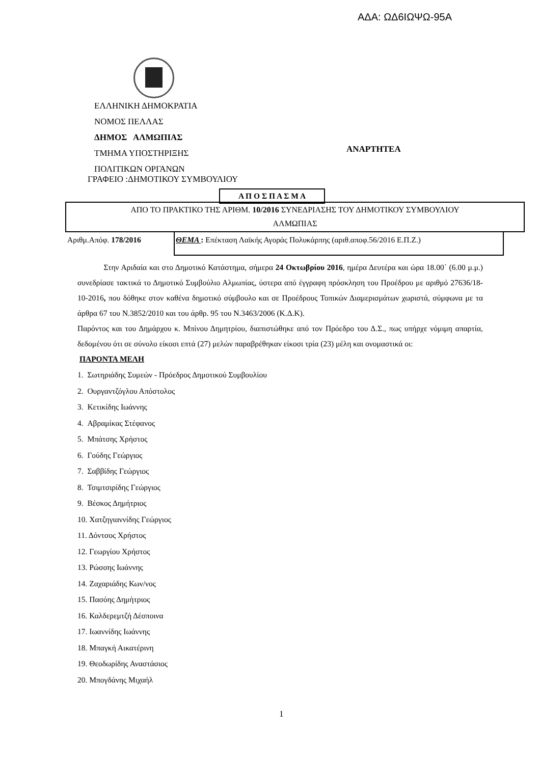ΑΔΑ: ΩΔ6ΙΩΨΩ-95Α
ΕΛΛΗΝΙΚΗ ΔΗΜΟΚΡΑΤΙΑ
ΝΟΜΟΣ ΠΕΛΛΑΣ
ΔΗΜΟΣ ΑΛΜΩΠΙΑΣ
ΤΜΗΜΑ ΥΠΟΣΤΗΡΙΞΗΣ
ΠΟΛΙΤΙΚΩΝ ΟΡΓΑΝΩΝ
ΑΝΑΡΤΗΤΕΑ
ΓΡΑΦΕΙΟ :ΔΗΜΟΤΙΚΟΥ ΣΥΜΒΟΥΛΙΟΥ
Α Π Ο Σ Π Α Σ Μ Α
ΑΠΟ ΤΟ ΠΡΑΚΤΙΚΟ ΤΗΣ ΑΡΙΘΜ. 10/2016 ΣΥΝΕΔΡΙΑΣΗΣ ΤΟΥ ΔΗΜΟΤΙΚΟΥ ΣΥΜΒΟΥΛΙΟΥ
ΑΛΜΩΠΙΑΣ
Αριθμ.Απόφ. 178/2016 ΘΕΜΑ : Επέκταση Λαϊκής Αγοράς Πολυκάρπης (αριθ.αποφ.56/2016 Ε.Π.Ζ.)
Στην Αριδαία και στο Δημοτικό Κατάστημα, σήμερα 24 Οκτωβρίου 2016, ημέρα Δευτέρα και ώρα 18.00΄ (6.00 μ.μ.) συνεδρίασε τακτικά το Δημοτικό Συμβούλιο Αλμωπίας, ύστερα από έγγραφη πρόσκληση του Προέδρου με αριθμό 27636/18-10-2016, που δόθηκε στον καθένα δημοτικό σύμβουλο και σε Προέδρους Τοπικών Διαμερισμάτων χωριστά, σύμφωνα με τα άρθρα 67 του Ν.3852/2010 και του άρθρ. 95 του Ν.3463/2006 (Κ.Δ.Κ).
Παρόντος και του Δημάρχου κ. Μπίνου Δημητρίου, διαπιστώθηκε από τον Πρόεδρο του Δ.Σ., πως υπήρχε νόμιμη απαρτία, δεδομένου ότι σε σύνολο είκοσι επτά (27) μελών παραβρέθηκαν είκοσι τρία (23) μέλη και ονομαστικά οι:
ΠΑΡΟΝΤΑ ΜΕΛΗ
1. Σωτηριάδης Συμεών - Πρόεδρος Δημοτικού Συμβουλίου
2. Ουργαντζόγλου Απόστολος
3. Κετικίδης Ιωάννης
4. Αβραμίκας Στέφανος
5. Μπάτσης Χρήστος
6. Γούδης Γεώργιος
7. Σαββίδης Γεώργιος
8. Τσιμτσιρίδης Γεώργιος
9. Βέσκος Δημήτριος
10. Χατζηγιαννίδης Γεώργιος
11. Δόντσος Χρήστος
12. Γεωργίου Χρήστος
13. Ρώσσης Ιωάννης
14. Ζαχαριάδης Κων/νος
15. Πασόης Δημήτριος
16. Καλδερεμτζή Δέσποινα
17. Ιωαννίδης Ιωάννης
18. Μπαγκή Αικατέρινη
19. Θεοδωρίδης Αναστάσιος
20. Μπογδάνης Μιχαήλ
1